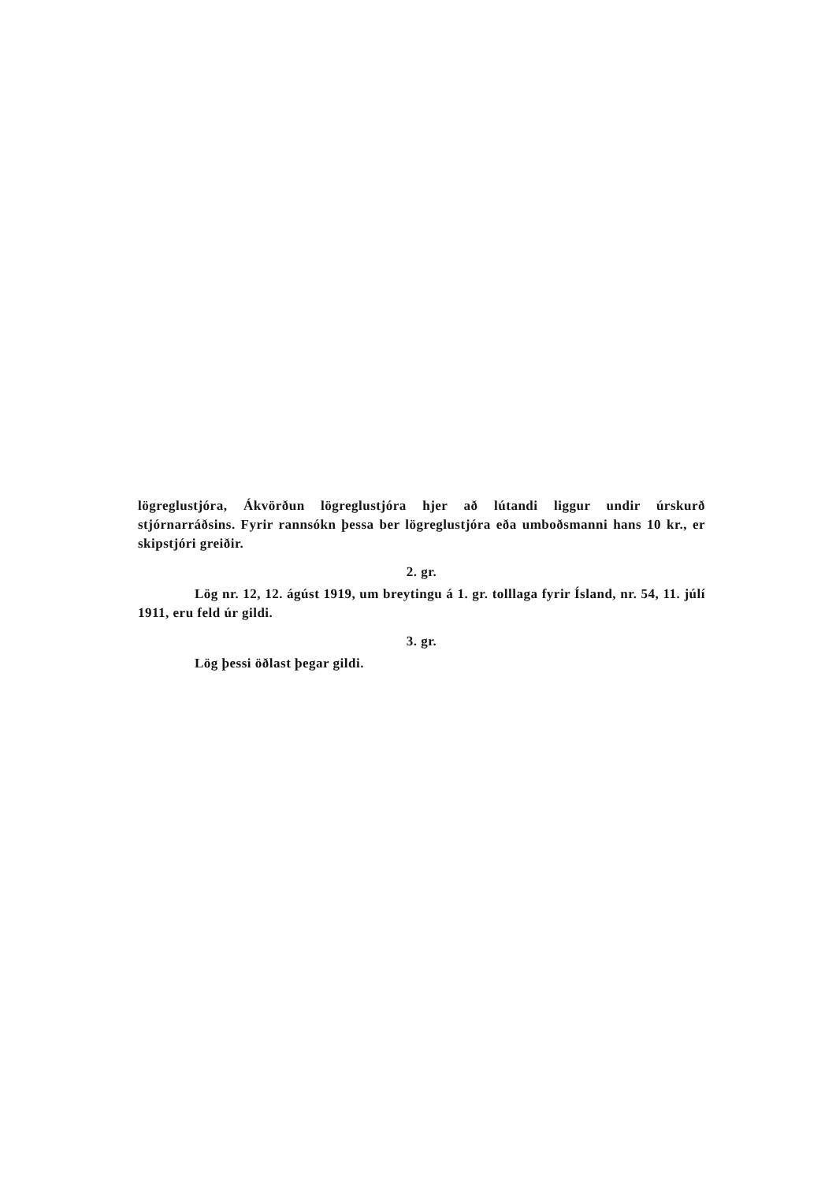lögreglustjóra, Ákvörðun lögreglustjóra hjer að lútandi liggur undir úrskurð stjórnarráðsins. Fyrir rannsókn þessa ber lögreglustjóra eða umboðsmanni hans 10 kr., er skipstjóri greiðir.
2. gr.
Lög nr. 12, 12. ágúst 1919, um breytingu á 1. gr. tolllaga fyrir Ísland, nr. 54, 11. júlí 1911, eru feld úr gildi.
3. gr.
Lög þessi öðlast þegar gildi.